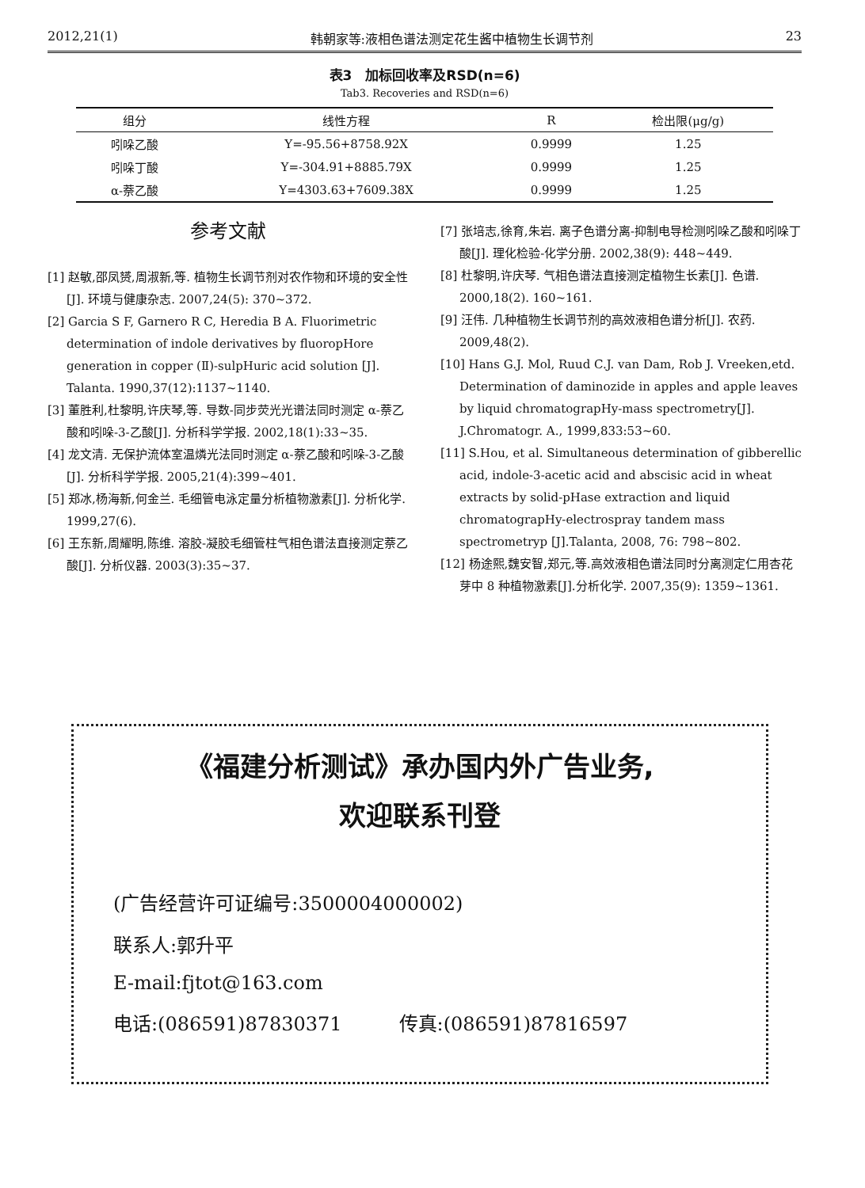2012,21(1) 韩朝家等:液相色谱法测定花生酱中植物生长调节剂 23
表3　加标回收率及RSD(n=6)
Tab3. Recoveries and RSD(n=6)
| 组分 | 线性方程 | R | 检出限(μg/g) |
| --- | --- | --- | --- |
| 吲哚乙酸 | Y=-95.56+8758.92X | 0.9999 | 1.25 |
| 吲哚丁酸 | Y=-304.91+8885.79X | 0.9999 | 1.25 |
| α-萘乙酸 | Y=4303.63+7609.38X | 0.9999 | 1.25 |
参考文献
[1] 赵敏,邵凤赟,周淑新,等. 植物生长调节剂对农作物和环境的安全性 [J]. 环境与健康杂志. 2007,24(5): 370~372.
[2] Garcia S F, Garnero R C, Heredia B A. Fluorimetric determination of indole derivatives by fluoropHore generation in copper (Ⅱ)-sulpHuric acid solution [J]. Talanta. 1990,37(12):1137~1140.
[3] 董胜利,杜黎明,许庆琴,等. 导数-同步荧光光谱法同时测定 α-萘乙酸和吲哚-3-乙酸[J]. 分析科学学报. 2002,18(1):33~35.
[4] 龙文清. 无保护流体室温燐光法同时测定 α-萘乙酸和吲哚-3-乙酸[J]. 分析科学学报. 2005,21(4):399~401.
[5] 郑冰,杨海新,何金兰. 毛细管电泳定量分析植物激素[J]. 分析化学. 1999,27(6).
[6] 王东新,周耀明,陈维. 溶胶-凝胶毛细管柱气相色谱法直接测定萘乙酸[J]. 分析仪器. 2003(3):35~37.
[7] 张培志,徐育,朱岩. 离子色谱分离-抑制电导检测吲哚乙酸和吲哚丁酸[J]. 理化检验-化学分册. 2002,38(9): 448~449.
[8] 杜黎明,许庆琴. 气相色谱法直接测定植物生长素[J]. 色谱. 2000,18(2). 160~161.
[9] 汪伟. 几种植物生长调节剂的高效液相色谱分析[J]. 农药. 2009,48(2).
[10] Hans G.J. Mol, Ruud C.J. van Dam, Rob J. Vreeken,etd. Determination of daminozide in apples and apple leaves by liquid chromatograpHy-mass spectrometry[J]. J.Chromatogr. A., 1999,833:53~60.
[11] S.Hou, et al. Simultaneous determination of gibberellic acid, indole-3-acetic acid and abscisic acid in wheat extracts by solid-pHase extraction and liquid chromatograpHy-electrospray tandem mass spectrometryp [J].Talanta, 2008, 76: 798~802.
[12] 杨途熙,魏安智,郑元,等.高效液相色谱法同时分离测定仁用杏花芽中 8 种植物激素[J].分析化学. 2007,35(9): 1359~1361.
《福建分析测试》承办国内外广告业务,
欢迎联系刊登
(广告经营许可证编号:3500004000002)
联系人:郭升平
E-mail:fjtot@163.com
电话:(086591)87830371　　　传真:(086591)87816597